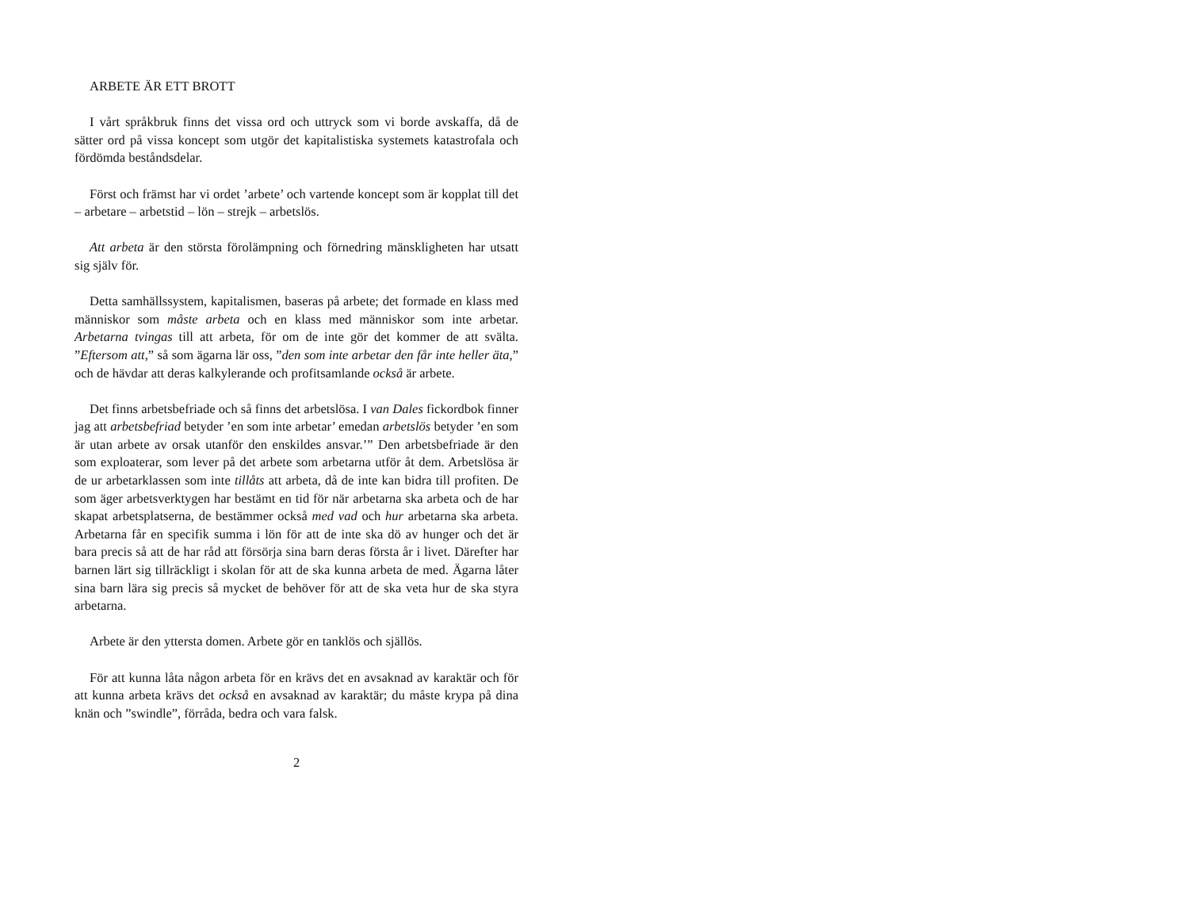ARBETE ÄR ETT BROTT
I vårt språkbruk finns det vissa ord och uttryck som vi borde avskaffa, då de sätter ord på vissa koncept som utgör det kapitalistiska systemets katastrofala och fördömda beståndsdelar.
Först och främst har vi ordet ’arbete’ och vartende koncept som är kopplat till det – arbetare – arbetstid – lön – strejk – arbetslös.
Att arbeta är den största förolämpning och förnedring mänskligheten har utsatt sig själv för.
Detta samhällssystem, kapitalismen, baseras på arbete; det formade en klass med människor som måste arbeta och en klass med människor som inte arbetar. Arbetarna tvingas till att arbeta, för om de inte gör det kommer de att svälta. ”Eftersom att,” så som ägarna lär oss, ”den som inte arbetar den får inte heller äta,” och de hävdar att deras kalkylerande och profitsamlande också är arbete.
Det finns arbetsbefriade och så finns det arbetslösa. I van Dales fickordbok finner jag att arbetsbefriad betyder ’en som inte arbetar’ emedan arbetslös betyder ’en som är utan arbete av orsak utanför den enskildes ansvar.’” Den arbetsbefriade är den som exploaterar, som lever på det arbete som arbetarna utför åt dem. Arbetslösa är de ur arbetarklassen som inte tillåts att arbeta, då de inte kan bidra till profiten. De som äger arbetsverktygen har bestämt en tid för när arbetarna ska arbeta och de har skapat arbetsplatserna, de bestämmer också med vad och hur arbetarna ska arbeta. Arbetarna får en specifik summa i lön för att de inte ska dö av hunger och det är bara precis så att de har råd att försörja sina barn deras första år i livet. Därefter har barnen lärt sig tillräckligt i skolan för att de ska kunna arbeta de med. Ägarna låter sina barn lära sig precis så mycket de behöver för att de ska veta hur de ska styra arbetarna.
Arbete är den yttersta domen. Arbete gör en tanklös och själlös.
För att kunna låta någon arbeta för en krävs det en avsaknad av karaktär och för att kunna arbeta krävs det också en avsaknad av karaktär; du måste krypa på dina knän och ”swindle”, förråda, bedra och vara falsk.
2